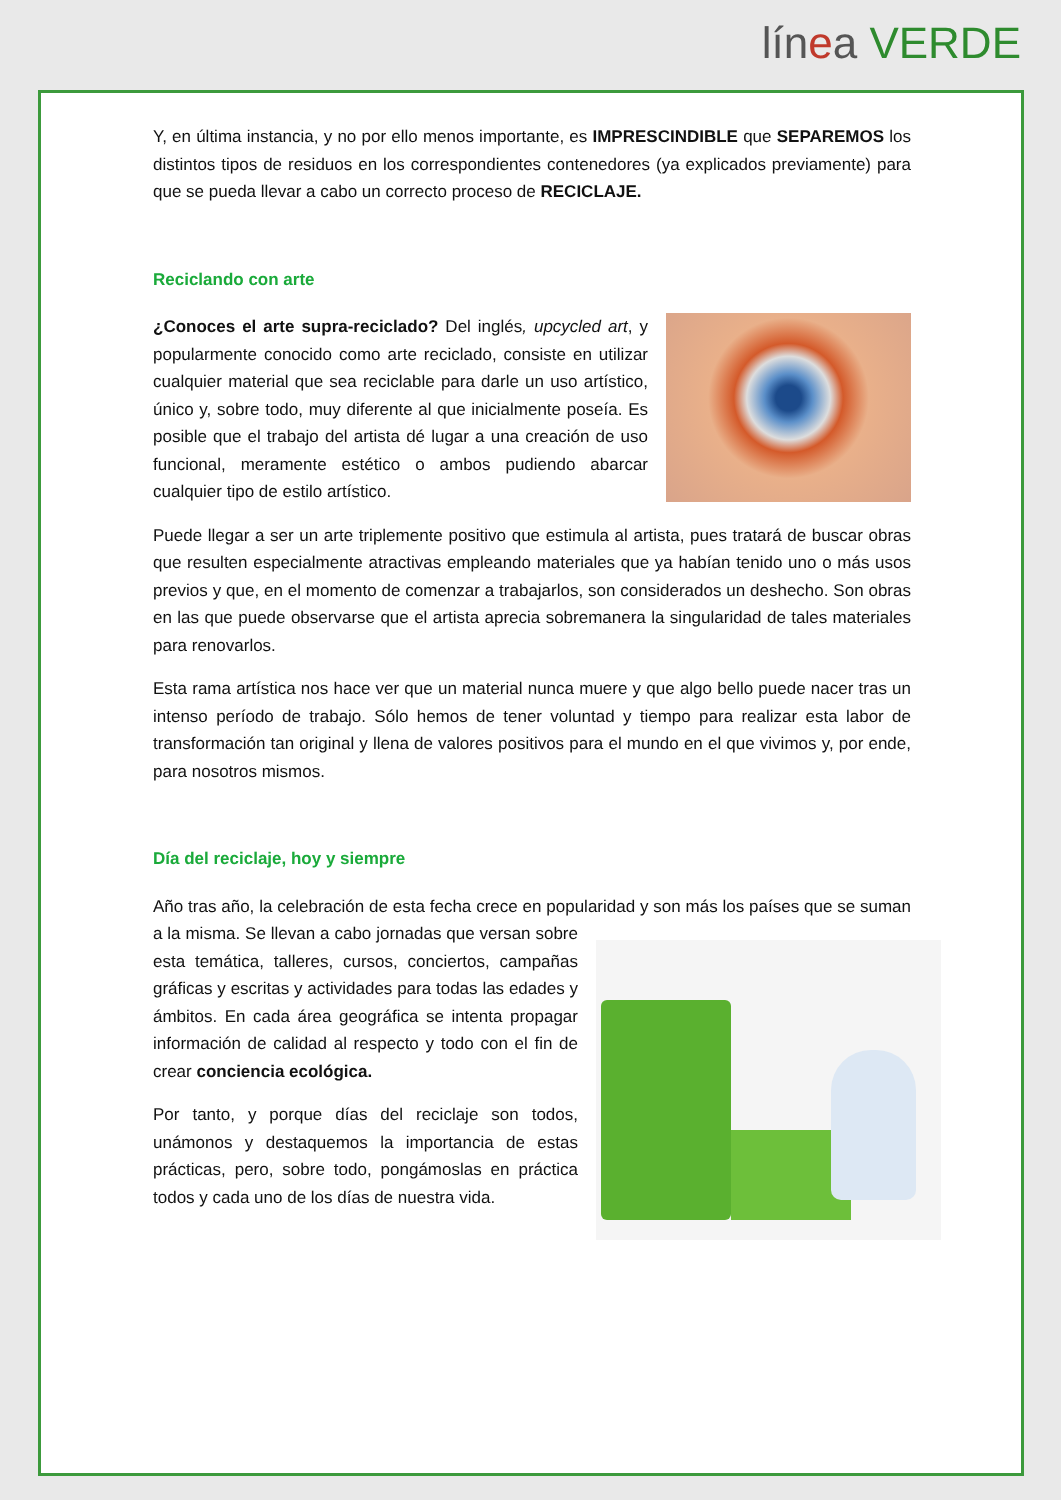lín ea VERDE
Y, en última instancia, y no por ello menos importante, es IMPRESCINDIBLE que SEPAREMOS los distintos tipos de residuos en los correspondientes contenedores (ya explicados previamente) para que se pueda llevar a cabo un correcto proceso de RECICLAJE.
Reciclando con arte
¿Conoces el arte supra-reciclado? Del inglés, upcycled art, y popularmente conocido como arte reciclado, consiste en utilizar cualquier material que sea reciclable para darle un uso artístico, único y, sobre todo, muy diferente al que inicialmente poseía. Es posible que el trabajo del artista dé lugar a una creación de uso funcional, meramente estético o ambos pudiendo abarcar cualquier tipo de estilo artístico.
Puede llegar a ser un arte triplemente positivo que estimula al artista, pues tratará de buscar obras que resulten especialmente atractivas empleando materiales que ya habían tenido uno o más usos previos y que, en el momento de comenzar a trabajarlos, son considerados un deshecho. Son obras en las que puede observarse que el artista aprecia sobremanera la singularidad de tales materiales para renovarlos.
Esta rama artística nos hace ver que un material nunca muere y que algo bello puede nacer tras un intenso período de trabajo. Sólo hemos de tener voluntad y tiempo para realizar esta labor de transformación tan original y llena de valores positivos para el mundo en el que vivimos y, por ende, para nosotros mismos.
Día del reciclaje, hoy y siempre
Año tras año, la celebración de esta fecha crece en popularidad y son más los países que se suman a la misma. Se llevan a cabo jornadas que versan sobre esta temática, talleres, cursos, conciertos, campañas gráficas y escritas y actividades para todas las edades y ámbitos. En cada área geográfica se intenta propagar información de calidad al respecto y todo con el fin de crear conciencia ecológica.
Por tanto, y porque días del reciclaje son todos, unámonos y destaquemos la importancia de estas prácticas, pero, sobre todo, pongámoslas en práctica todos y cada uno de los días de nuestra vida.